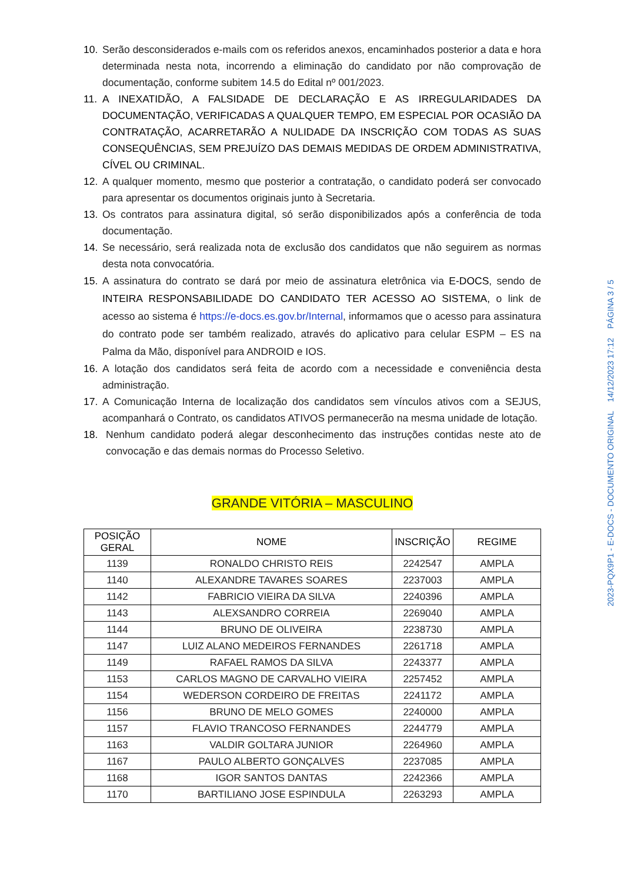10. Serão desconsiderados e-mails com os referidos anexos, encaminhados posterior a data e hora determinada nesta nota, incorrendo a eliminação do candidato por não comprovação de documentação, conforme subitem 14.5 do Edital nº 001/2023.
11. A INEXATIDÃO, A FALSIDADE DE DECLARAÇÃO E AS IRREGULARIDADES DA DOCUMENTAÇÃO, VERIFICADAS A QUALQUER TEMPO, EM ESPECIAL POR OCASIÃO DA CONTRATAÇÃO, ACARRETARÃO A NULIDADE DA INSCRIÇÃO COM TODAS AS SUAS CONSEQUÊNCIAS, SEM PREJUÍZO DAS DEMAIS MEDIDAS DE ORDEM ADMINISTRATIVA, CÍVEL OU CRIMINAL.
12. A qualquer momento, mesmo que posterior a contratação, o candidato poderá ser convocado para apresentar os documentos originais junto à Secretaria.
13. Os contratos para assinatura digital, só serão disponibilizados após a conferência de toda documentação.
14. Se necessário, será realizada nota de exclusão dos candidatos que não seguirem as normas desta nota convocatória.
15. A assinatura do contrato se dará por meio de assinatura eletrônica via E-DOCS, sendo de INTEIRA RESPONSABILIDADE DO CANDIDATO TER ACESSO AO SISTEMA, o link de acesso ao sistema é https://e-docs.es.gov.br/Internal, informamos que o acesso para assinatura do contrato pode ser também realizado, através do aplicativo para celular ESPM – ES na Palma da Mão, disponível para ANDROID e IOS.
16. A lotação dos candidatos será feita de acordo com a necessidade e conveniência desta administração.
17. A Comunicação Interna de localização dos candidatos sem vínculos ativos com a SEJUS, acompanhará o Contrato, os candidatos ATIVOS permanecerão na mesma unidade de lotação.
18. Nenhum candidato poderá alegar desconhecimento das instruções contidas neste ato de convocação e das demais normas do Processo Seletivo.
GRANDE VITÓRIA – MASCULINO
| POSIÇÃO GERAL | NOME | INSCRIÇÃO | REGIME |
| --- | --- | --- | --- |
| 1139 | RONALDO CHRISTO REIS | 2242547 | AMPLA |
| 1140 | ALEXANDRE TAVARES SOARES | 2237003 | AMPLA |
| 1142 | FABRICIO VIEIRA DA SILVA | 2240396 | AMPLA |
| 1143 | ALEXSANDRO CORREIA | 2269040 | AMPLA |
| 1144 | BRUNO DE OLIVEIRA | 2238730 | AMPLA |
| 1147 | LUIZ ALANO MEDEIROS FERNANDES | 2261718 | AMPLA |
| 1149 | RAFAEL RAMOS DA SILVA | 2243377 | AMPLA |
| 1153 | CARLOS MAGNO DE CARVALHO VIEIRA | 2257452 | AMPLA |
| 1154 | WEDERSON CORDEIRO DE FREITAS | 2241172 | AMPLA |
| 1156 | BRUNO DE MELO GOMES | 2240000 | AMPLA |
| 1157 | FLAVIO TRANCOSO FERNANDES | 2244779 | AMPLA |
| 1163 | VALDIR GOLTARA JUNIOR | 2264960 | AMPLA |
| 1167 | PAULO ALBERTO GONÇALVES | 2237085 | AMPLA |
| 1168 | IGOR SANTOS DANTAS | 2242366 | AMPLA |
| 1170 | BARTILIANO JOSE ESPINDULA | 2263293 | AMPLA |
2023-PQX9P1 - E-DOCS - DOCUMENTO ORIGINAL 14/12/2023 17:12 PÁGINA 3 / 5